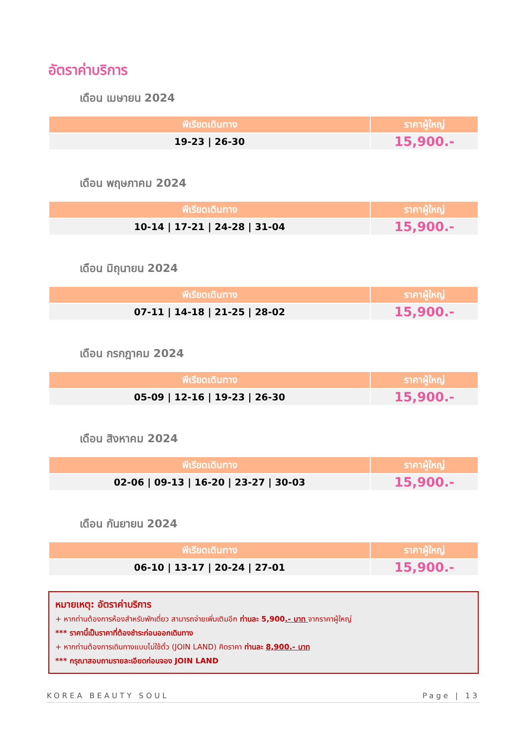อัตราค่าบริการ
เดือน เมษายน 2024
| พีเรียดเดินทาง | ราคาผู้ใหญ่ |
| --- | --- |
| 19-23 / 26-30 | 15,900.- |
เดือน พฤษภาคม 2024
| พีเรียดเดินทาง | ราคาผู้ใหญ่ |
| --- | --- |
| 10-14 / 17-21 / 24-28 / 31-04 | 15,900.- |
เดือน มิถุนายน 2024
| พีเรียดเดินทาง | ราคาผู้ใหญ่ |
| --- | --- |
| 07-11 / 14-18 / 21-25 / 28-02 | 15,900.- |
เดือน กรกฎาคม 2024
| พีเรียดเดินทาง | ราคาผู้ใหญ่ |
| --- | --- |
| 05-09 / 12-16 / 19-23 / 26-30 | 15,900.- |
เดือน สิงหาคม 2024
| พีเรียดเดินทาง | ราคาผู้ใหญ่ |
| --- | --- |
| 02-06 / 09-13 / 16-20 / 23-27 / 30-03 | 15,900.- |
เดือน กันยายน 2024
| พีเรียดเดินทาง | ราคาผู้ใหญ่ |
| --- | --- |
| 06-10 / 13-17 / 20-24 / 27-01 | 15,900.- |
หมายเหตุ: อัตราค่าบริการ
+ หากท่านต้องการห้องสำหรับพักเดี่ยว สามารถจ่ายเพิ่มเติมอีก ท่านละ 5,900.- บาท จากราคาผู้ใหญ่
*** ราคานี้เป็นราคาที่ต้องชำระก่อนออกเดินทาง
+ หากท่านต้องการเดินทางแบบไม่ใช้ตั๋ว (JOIN LAND) คิดราคา ท่านละ 8,900.- บาท
*** กรุณาสอบถามรายละเอียดก่อนจอง JOIN LAND
KOREA BEAUTY SOUL Page | 13